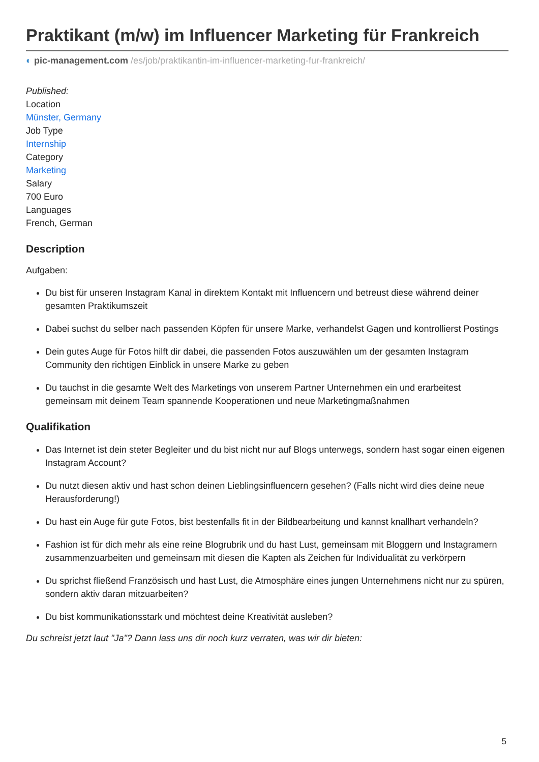Praktikant (m/w) im Influencer Marketing für Frankreich
◐ pic-management.com /es/job/praktikantin-im-influencer-marketing-fur-frankreich/
Published:
Location
Münster, Germany
Job Type
Internship
Category
Marketing
Salary
700 Euro
Languages
French, German
Description
Aufgaben:
Du bist für unseren Instagram Kanal in direktem Kontakt mit Influencern und betreust diese während deiner gesamten Praktikumszeit
Dabei suchst du selber nach passenden Köpfen für unsere Marke, verhandelst Gagen und kontrollierst Postings
Dein gutes Auge für Fotos hilft dir dabei, die passenden Fotos auszuwählen um der gesamten Instagram Community den richtigen Einblick in unsere Marke zu geben
Du tauchst in die gesamte Welt des Marketings von unserem Partner Unternehmen ein und erarbeitest gemeinsam mit deinem Team spannende Kooperationen und neue Marketingmaßnahmen
Qualifikation
Das Internet ist dein steter Begleiter und du bist nicht nur auf Blogs unterwegs, sondern hast sogar einen eigenen Instagram Account?
Du nutzt diesen aktiv und hast schon deinen Lieblingsinfluencern gesehen? (Falls nicht wird dies deine neue Herausforderung!)
Du hast ein Auge für gute Fotos, bist bestenfalls fit in der Bildbearbeitung und kannst knallhart verhandeln?
Fashion ist für dich mehr als eine reine Blogrubrik und du hast Lust, gemeinsam mit Bloggern und Instagramern zusammenzuarbeiten und gemeinsam mit diesen die Kapten als Zeichen für Individualität zu verkörpern
Du sprichst fließend Französisch und hast Lust, die Atmosphäre eines jungen Unternehmens nicht nur zu spüren, sondern aktiv daran mitzuarbeiten?
Du bist kommunikationsstark und möchtest deine Kreativität ausleben?
Du schreist jetzt laut "Ja"? Dann lass uns dir noch kurz verraten, was wir dir bieten:
5